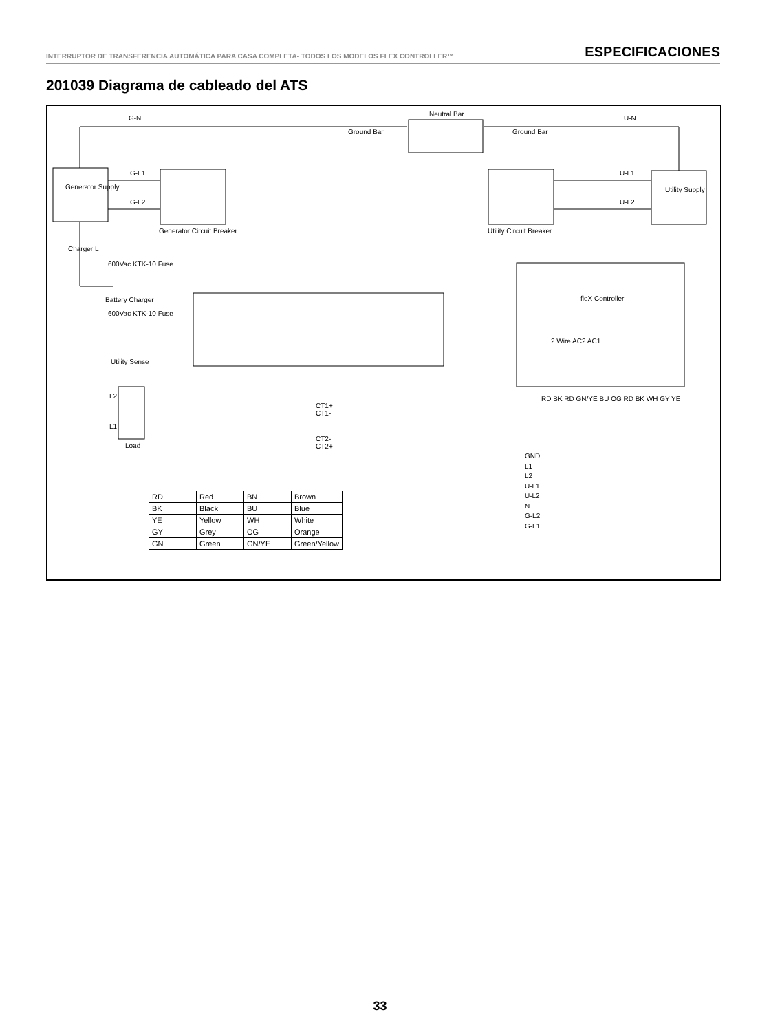INTERRUPTOR DE TRANSFERENCIA AUTOMÁTICA PARA CASA COMPLETA- TODOS LOS MODELOS FLEX CONTROLLER™ ESPECIFICACIONES
201039 Diagrama de cableado del ATS
G-N
Neutral Bar
U-N
Ground Bar Ground Bar
G-L1
G-L2
Generator Supply
Generator Circuit Breaker Utility Circuit Breaker
U-L1
U-L2
Utility Supply
Charger L
600Vac KTK-10 Fuse
Battery Charger
600Vac KTK-10 Fuse
Utility Sense
fleX Controller
2 Wire AC2 AC1
RD BK RD GN/YE BU OG RD BK WH GY YE
L2
L1
Load
CT1+
CT1-
CT2-
CT2+
GND
L1
L2
U-L1
U-L2
N
G-L2
G-L1
| RD | Red | BN | Brown |
| BK | Black | BU | Blue |
| YE | Yellow | WH | White |
| GY | Grey | OG | Orange |
| GN | Green | GN/YE | Green/Yellow |
33